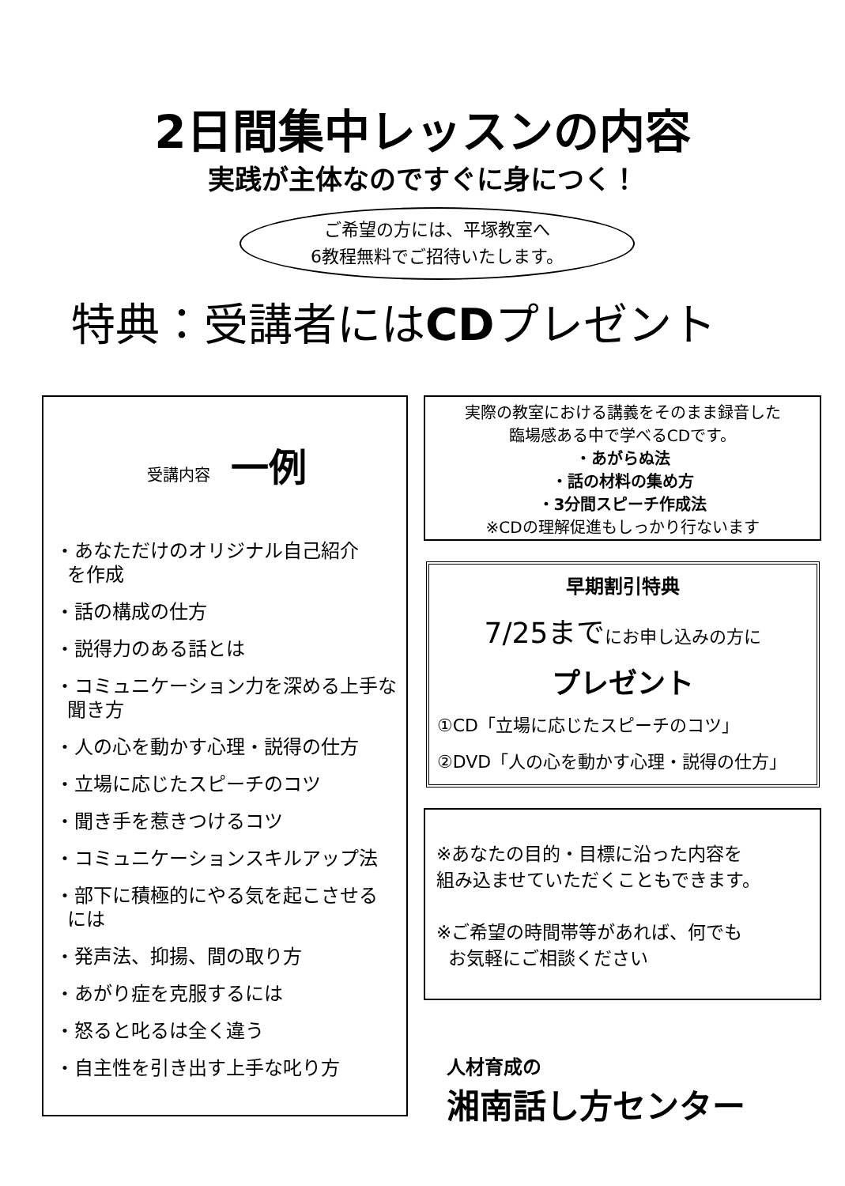2日間集中レッスンの内容
実践が主体なのですぐに身につく！
ご希望の方には、平塚教室へ
6教程無料でご招待いたします。
特典：受講者にはCDプレゼント
受講内容 一例
・あなただけのオリジナル自己紹介
を作成
・話の構成の仕方
・説得力のある話とは
・コミュニケーション力を深める上手な
聞き方
・人の心を動かす心理・説得の仕方
・立場に応じたスピーチのコツ
・聞き手を惹きつけるコツ
・コミュニケーションスキルアップ法
・部下に積極的にやる気を起こさせる
には
・発声法、抑揚、間の取り方
・あがり症を克服するには
・怒ると叱るは全く違う
・自主性を引き出す上手な叱り方
実際の教室における講義をそのまま録音した
臨場感ある中で学べるCDです。
・あがらぬ法
・話の材料の集め方
・3分間スピーチ作成法
※CDの理解促進もしっかり行ないます
早期割引特典
7/25までにお申し込みの方に
プレゼント
①CD「立場に応じたスピーチのコツ」
②DVD「人の心を動かす心理・説得の仕方」
※あなたの目的・目標に沿った内容を
組み込ませていただくこともできます。
※ご希望の時間帯等があれば、何でも
お気軽にご相談ください
人材育成の
湘南話し方センター